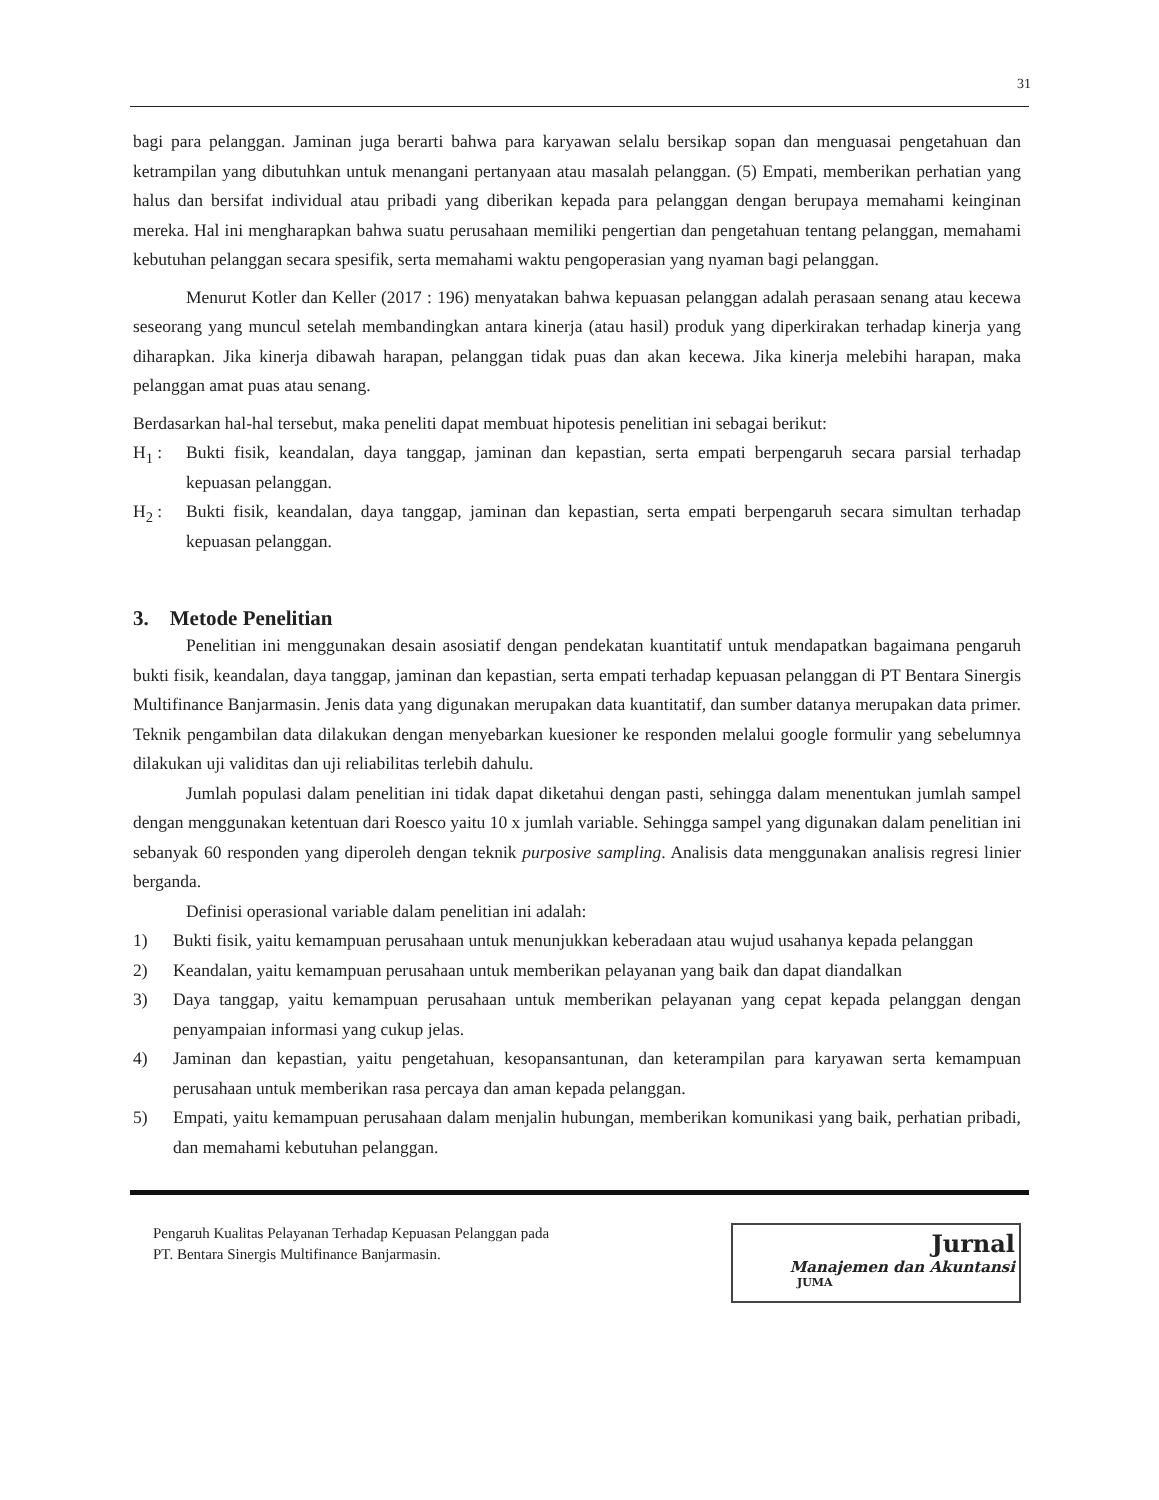31
bagi para pelanggan. Jaminan juga berarti bahwa para karyawan selalu bersikap sopan dan menguasai pengetahuan dan ketrampilan yang dibutuhkan untuk menangani pertanyaan atau masalah pelanggan. (5) Empati, memberikan perhatian yang halus dan bersifat individual atau pribadi yang diberikan kepada para pelanggan dengan berupaya memahami keinginan mereka. Hal ini mengharapkan bahwa suatu perusahaan memiliki pengertian dan pengetahuan tentang pelanggan, memahami kebutuhan pelanggan secara spesifik, serta memahami waktu pengoperasian yang nyaman bagi pelanggan.
Menurut Kotler dan Keller (2017 : 196) menyatakan bahwa kepuasan pelanggan adalah perasaan senang atau kecewa seseorang yang muncul setelah membandingkan antara kinerja (atau hasil) produk yang diperkirakan terhadap kinerja yang diharapkan. Jika kinerja dibawah harapan, pelanggan tidak puas dan akan kecewa. Jika kinerja melebihi harapan, maka pelanggan amat puas atau senang.
Berdasarkan hal-hal tersebut, maka peneliti dapat membuat hipotesis penelitian ini sebagai berikut:
H<sub>1</sub> : Bukti fisik, keandalan, daya tanggap, jaminan dan kepastian, serta empati berpengaruh secara parsial terhadap kepuasan pelanggan.
H<sub>2</sub> : Bukti fisik, keandalan, daya tanggap, jaminan dan kepastian, serta empati berpengaruh secara simultan terhadap kepuasan pelanggan.
3. Metode Penelitian
Penelitian ini menggunakan desain asosiatif dengan pendekatan kuantitatif untuk mendapatkan bagaimana pengaruh bukti fisik, keandalan, daya tanggap, jaminan dan kepastian, serta empati terhadap kepuasan pelanggan di PT Bentara Sinergis Multifinance Banjarmasin. Jenis data yang digunakan merupakan data kuantitatif, dan sumber datanya merupakan data primer. Teknik pengambilan data dilakukan dengan menyebarkan kuesioner ke responden melalui google formulir yang sebelumnya dilakukan uji validitas dan uji reliabilitas terlebih dahulu.
Jumlah populasi dalam penelitian ini tidak dapat diketahui dengan pasti, sehingga dalam menentukan jumlah sampel dengan menggunakan ketentuan dari Roesco yaitu 10 x jumlah variable. Sehingga sampel yang digunakan dalam penelitian ini sebanyak 60 responden yang diperoleh dengan teknik purposive sampling. Analisis data menggunakan analisis regresi linier berganda.
Definisi operasional variable dalam penelitian ini adalah:
1) Bukti fisik, yaitu kemampuan perusahaan untuk menunjukkan keberadaan atau wujud usahanya kepada pelanggan
2) Keandalan, yaitu kemampuan perusahaan untuk memberikan pelayanan yang baik dan dapat diandalkan
3) Daya tanggap, yaitu kemampuan perusahaan untuk memberikan pelayanan yang cepat kepada pelanggan dengan penyampaian informasi yang cukup jelas.
4) Jaminan dan kepastian, yaitu pengetahuan, kesopansantunan, dan keterampilan para karyawan serta kemampuan perusahaan untuk memberikan rasa percaya dan aman kepada pelanggan.
5) Empati, yaitu kemampuan perusahaan dalam menjalin hubungan, memberikan komunikasi yang baik, perhatian pribadi, dan memahami kebutuhan pelanggan.
Pengaruh Kualitas Pelayanan Terhadap Kepuasan Pelanggan pada PT. Bentara Sinergis Multifinance Banjarmasin.
Jurnal
Manajemen dan Akuntansi
JUMA